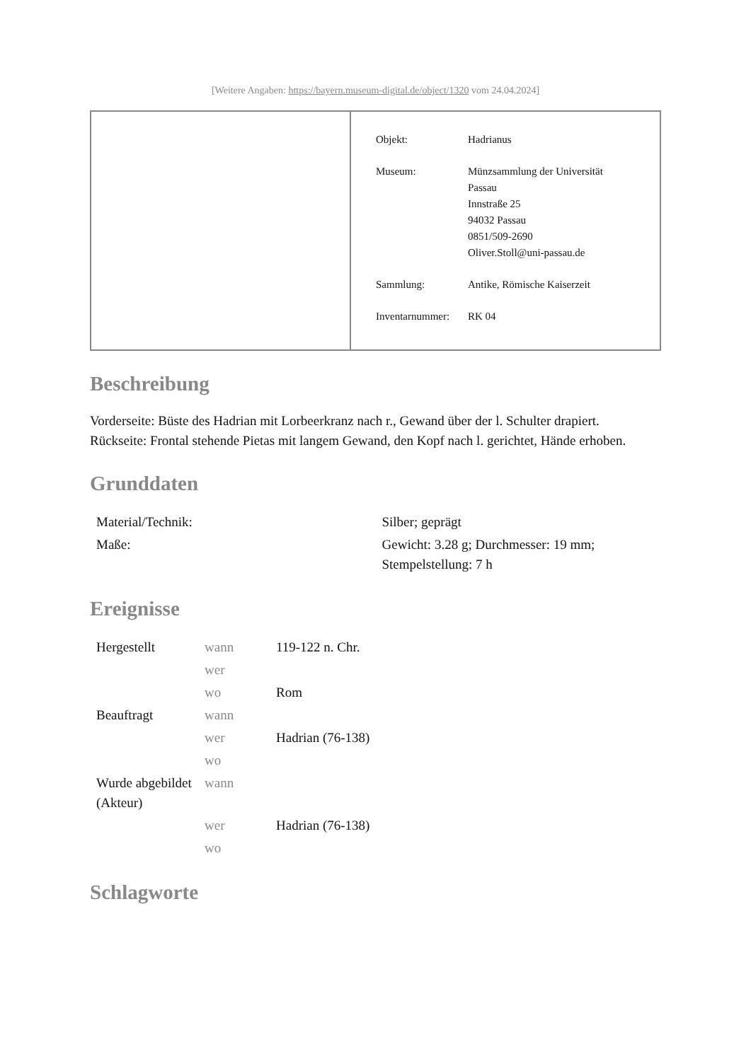[Weitere Angaben: https://bayern.museum-digital.de/object/1320 vom 24.04.2024]
| Objekt: | Hadrianus |
| Museum: | Münzsammlung der Universität Passau Innstraße 25 94032 Passau 0851/509-2690 Oliver.Stoll@uni-passau.de |
| Sammlung: | Antike, Römische Kaiserzeit |
| Inventarnummer: | RK 04 |
Beschreibung
Vorderseite: Büste des Hadrian mit Lorbeerkranz nach r., Gewand über der l. Schulter drapiert.
Rückseite: Frontal stehende Pietas mit langem Gewand, den Kopf nach l. gerichtet, Hände erhoben.
Grunddaten
| Material/Technik: | Silber; geprägt |
| Maße: | Gewicht: 3.28 g; Durchmesser: 19 mm; Stempelstellung: 7 h |
Ereignisse
| Hergestellt | wann | 119-122 n. Chr. |
| | wer | |
| | wo | Rom |
| Beauftragt | wann | |
| | wer | Hadrian (76-138) |
| | wo | |
| Wurde abgebildet (Akteur) | wann | |
| | wer | Hadrian (76-138) |
| | wo | |
Schlagworte